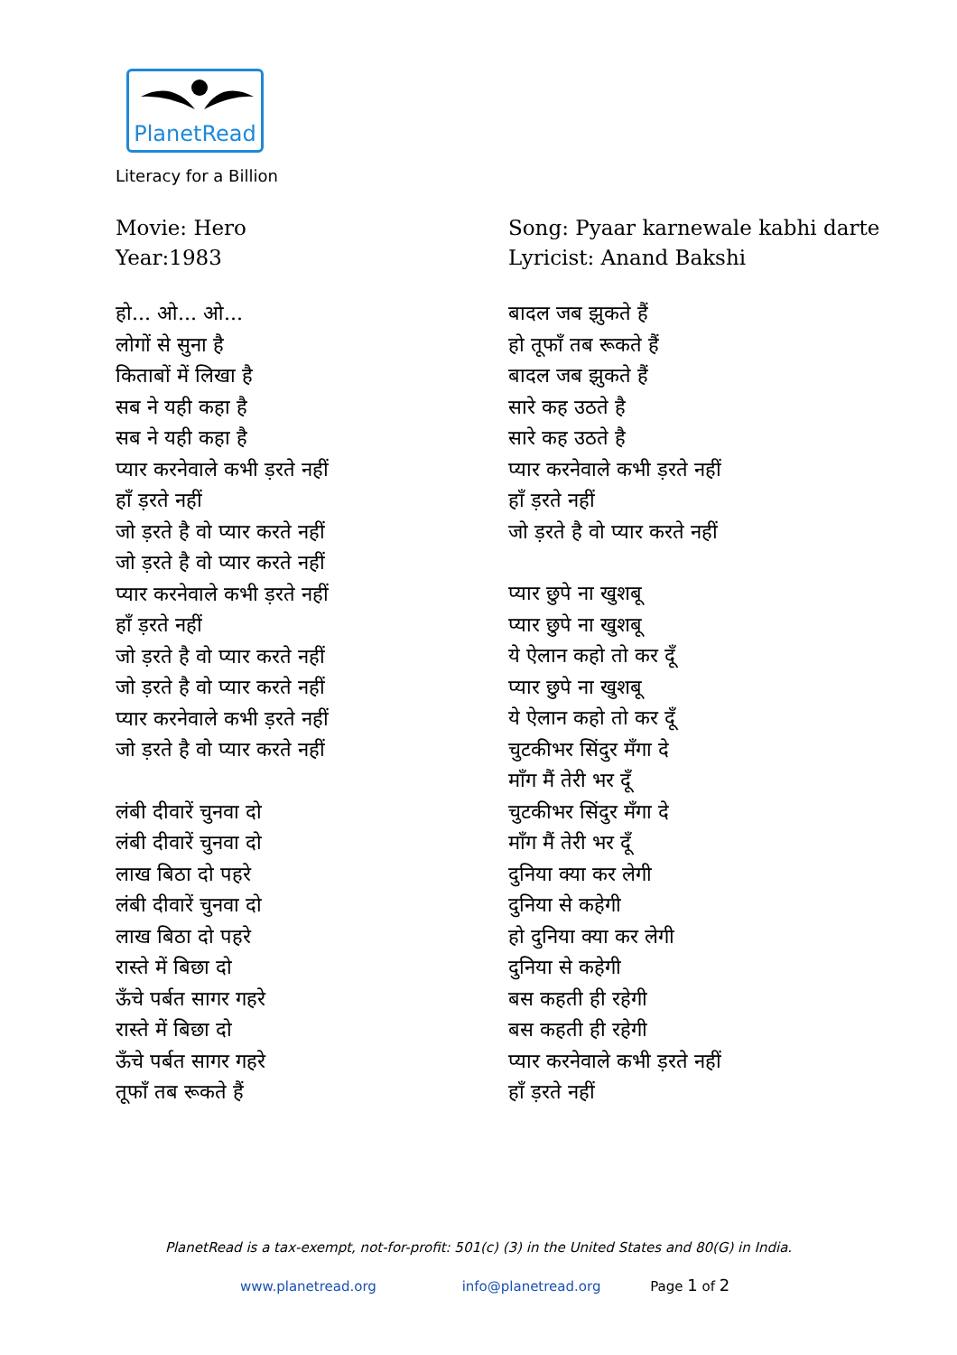PlanetRead
Literacy for a Billion
Movie: Hero
Year:1983
हो... ओ... ओ...
लोगों से सुना है
किताबों में लिखा है
सब ने यही कहा है
सब ने यही कहा है
प्यार करनेवाले कभी ड़रते नहीं
हाँ ड़रते नहीं
जो ड़रते है वो प्यार करते नहीं
जो ड़रते है वो प्यार करते नहीं
प्यार करनेवाले कभी ड़रते नहीं
हाँ ड़रते नहीं
जो ड़रते है वो प्यार करते नहीं
जो ड़रते है वो प्यार करते नहीं
प्यार करनेवाले कभी ड़रते नहीं
जो ड़रते है वो प्यार करते नहीं
लंबी दीवारें चुनवा दो
लंबी दीवारें चुनवा दो
लाख बिठा दो पहरे
लंबी दीवारें चुनवा दो
लाख बिठा दो पहरे
रास्ते में बिछा दो
ऊँचे पर्बत सागर गहरे
रास्ते में बिछा दो
ऊँचे पर्बत सागर गहरे
तूफाँ तब रूकते हैं
Song: Pyaar karnewale kabhi darte
Lyricist: Anand Bakshi
बादल जब झुकते हैं
हो तूफाँ तब रूकते हैं
बादल जब झुकते हैं
सारे कह उठते है
सारे कह उठते है
प्यार करनेवाले कभी ड़रते नहीं
हाँ ड़रते नहीं
जो ड़रते है वो प्यार करते नहीं
प्यार छुपे ना खुशबू
प्यार छुपे ना खुशबू
ये ऐलान कहो तो कर दूँ
प्यार छुपे ना खुशबू
ये ऐलान कहो तो कर दूँ
चुटकीभर सिंदुर मँगा दे
माँग मैं तेरी भर दूँ
चुटकीभर सिंदुर मँगा दे
माँग मैं तेरी भर दूँ
दुनिया क्या कर लेगी
दुनिया से कहेगी
हो दुनिया क्या कर लेगी
दुनिया से कहेगी
बस कहती ही रहेगी
बस कहती ही रहेगी
प्यार करनेवाले कभी ड़रते नहीं
हाँ ड़रते नहीं
PlanetRead is a tax-exempt, not-for-profit: 501(c) (3) in the United States and 80(G) in India.
www.planetread.org info@planetread.org Page 1 of 2